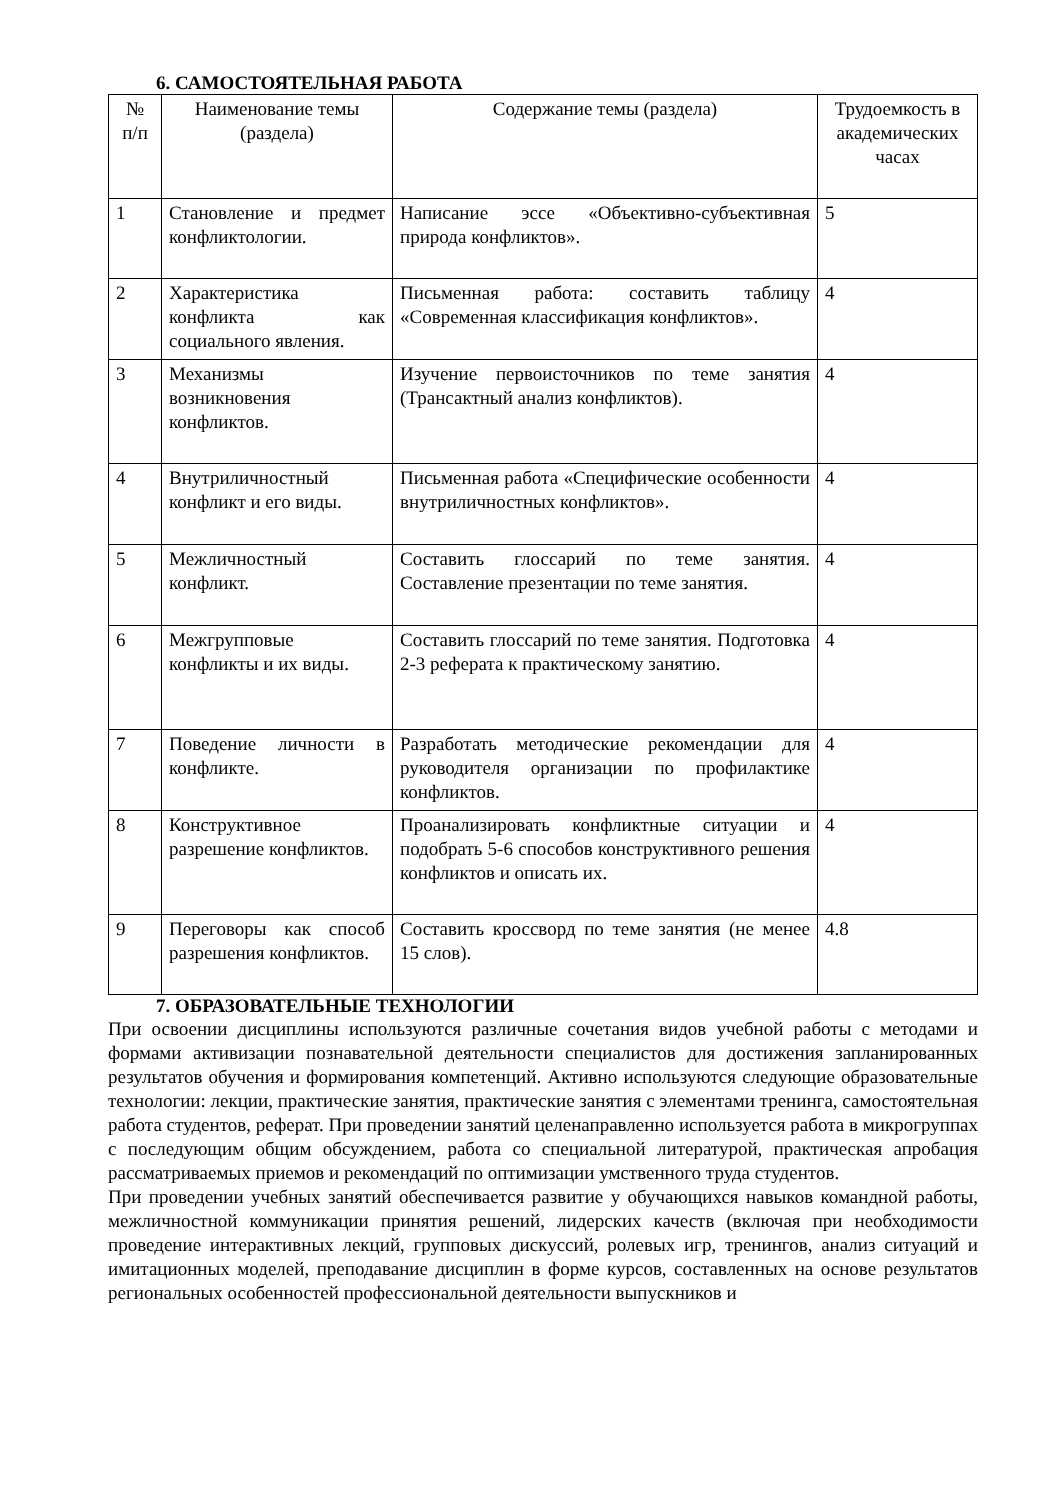6. САМОСТОЯТЕЛЬНАЯ РАБОТА
| № п/п | Наименование темы (раздела) | Содержание темы (раздела) | Трудоемкость в академических часах |
| --- | --- | --- | --- |
| 1 | Становление и предмет конфликтологии. | Написание эссе «Объективно-субъективная природа конфликтов». | 5 |
| 2 | Характеристика конфликта как социального явления. | Письменная работа: составить таблицу «Современная классификация конфликтов». | 4 |
| 3 | Механизмы возникновения конфликтов. | Изучение первоисточников по теме занятия (Трансактный анализ конфликтов). | 4 |
| 4 | Внутриличностный конфликт и его виды. | Письменная работа «Специфические особенности внутриличностных конфликтов». | 4 |
| 5 | Межличностный конфликт. | Составить глоссарий по теме занятия. Составление презентации по теме занятия. | 4 |
| 6 | Межгрупповые конфликты и их виды. | Составить глоссарий по теме занятия. Подготовка 2-3 реферата к практическому занятию. | 4 |
| 7 | Поведение личности в конфликте. | Разработать методические рекомендации для руководителя организации по профилактике конфликтов. | 4 |
| 8 | Конструктивное разрешение конфликтов. | Проанализировать конфликтные ситуации и подобрать 5-6 способов конструктивного решения конфликтов и описать их. | 4 |
| 9 | Переговоры как способ разрешения конфликтов. | Составить кроссворд по теме занятия (не менее 15 слов). | 4.8 |
7. ОБРАЗОВАТЕЛЬНЫЕ ТЕХНОЛОГИИ
При освоении дисциплины используются различные сочетания видов учебной работы с методами и формами активизации познавательной деятельности специалистов для достижения запланированных результатов обучения и формирования компетенций. Активно используются следующие образовательные технологии: лекции, практические занятия, практические занятия с элементами тренинга, самостоятельная работа студентов, реферат. При проведении занятий целенаправленно используется работа в микрогруппах с последующим общим обсуждением, работа со специальной литературой, практическая апробация рассматриваемых приемов и рекомендаций по оптимизации умственного труда студентов.
При проведении учебных занятий обеспечивается развитие у обучающихся навыков командной работы, межличностной коммуникации принятия решений, лидерских качеств (включая при необходимости проведение интерактивных лекций, групповых дискуссий, ролевых игр, тренингов, анализ ситуаций и имитационных моделей, преподавание дисциплин в форме курсов, составленных на основе результатов региональных особенностей профессиональной деятельности выпускников и